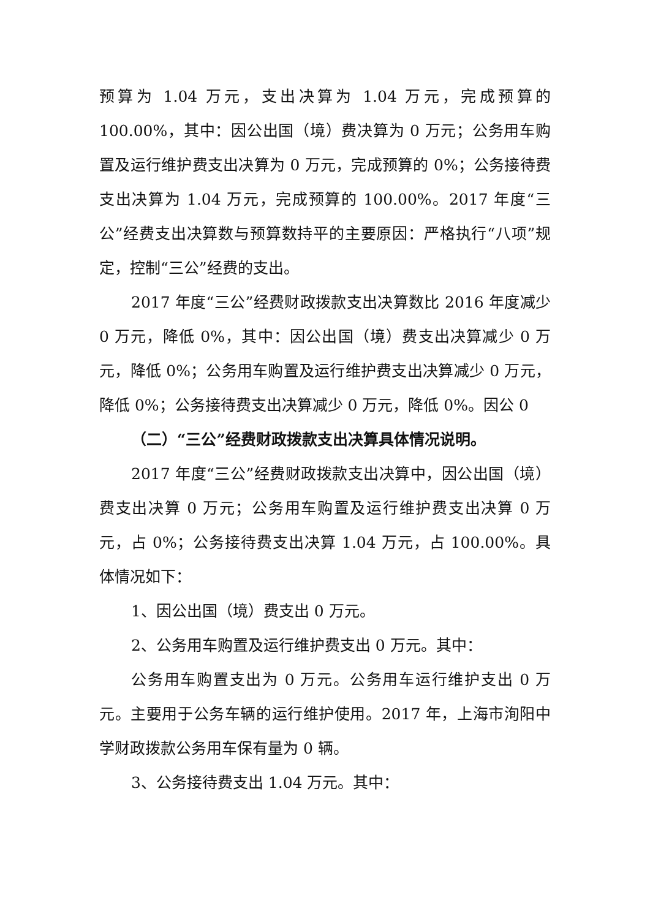预算为 1.04 万元，支出决算为 1.04 万元，完成预算的 100.00%，其中：因公出国（境）费决算为 0 万元；公务用车购置及运行维护费支出决算为 0 万元，完成预算的 0%；公务接待费支出决算为 1.04 万元，完成预算的 100.00%。2017 年度“三公”经费支出决算数与预算数持平的主要原因：严格执行“八项”规定，控制“三公”经费的支出。
2017 年度“三公”经费财政拨款支出决算数比 2016 年度减少 0 万元，降低 0%，其中：因公出国（境）费支出决算减少 0 万元，降低 0%；公务用车购置及运行维护费支出决算减少 0 万元，降低 0%；公务接待费支出决算减少 0 万元，降低 0%。因公 0
（二）“三公”经费财政拨款支出决算具体情况说明。
2017 年度“三公”经费财政拨款支出决算中，因公出国（境）费支出决算 0 万元；公务用车购置及运行维护费支出决算 0 万元，占 0%；公务接待费支出决算 1.04 万元，占 100.00%。具体情况如下：
1、因公出国（境）费支出 0 万元。
2、公务用车购置及运行维护费支出 0 万元。其中：
公务用车购置支出为 0 万元。公务用车运行维护支出 0 万元。主要用于公务车辆的运行维护使用。2017 年，上海市洵阳中学财政拨款公务用车保有量为 0 辆。
3、公务接待费支出 1.04 万元。其中：